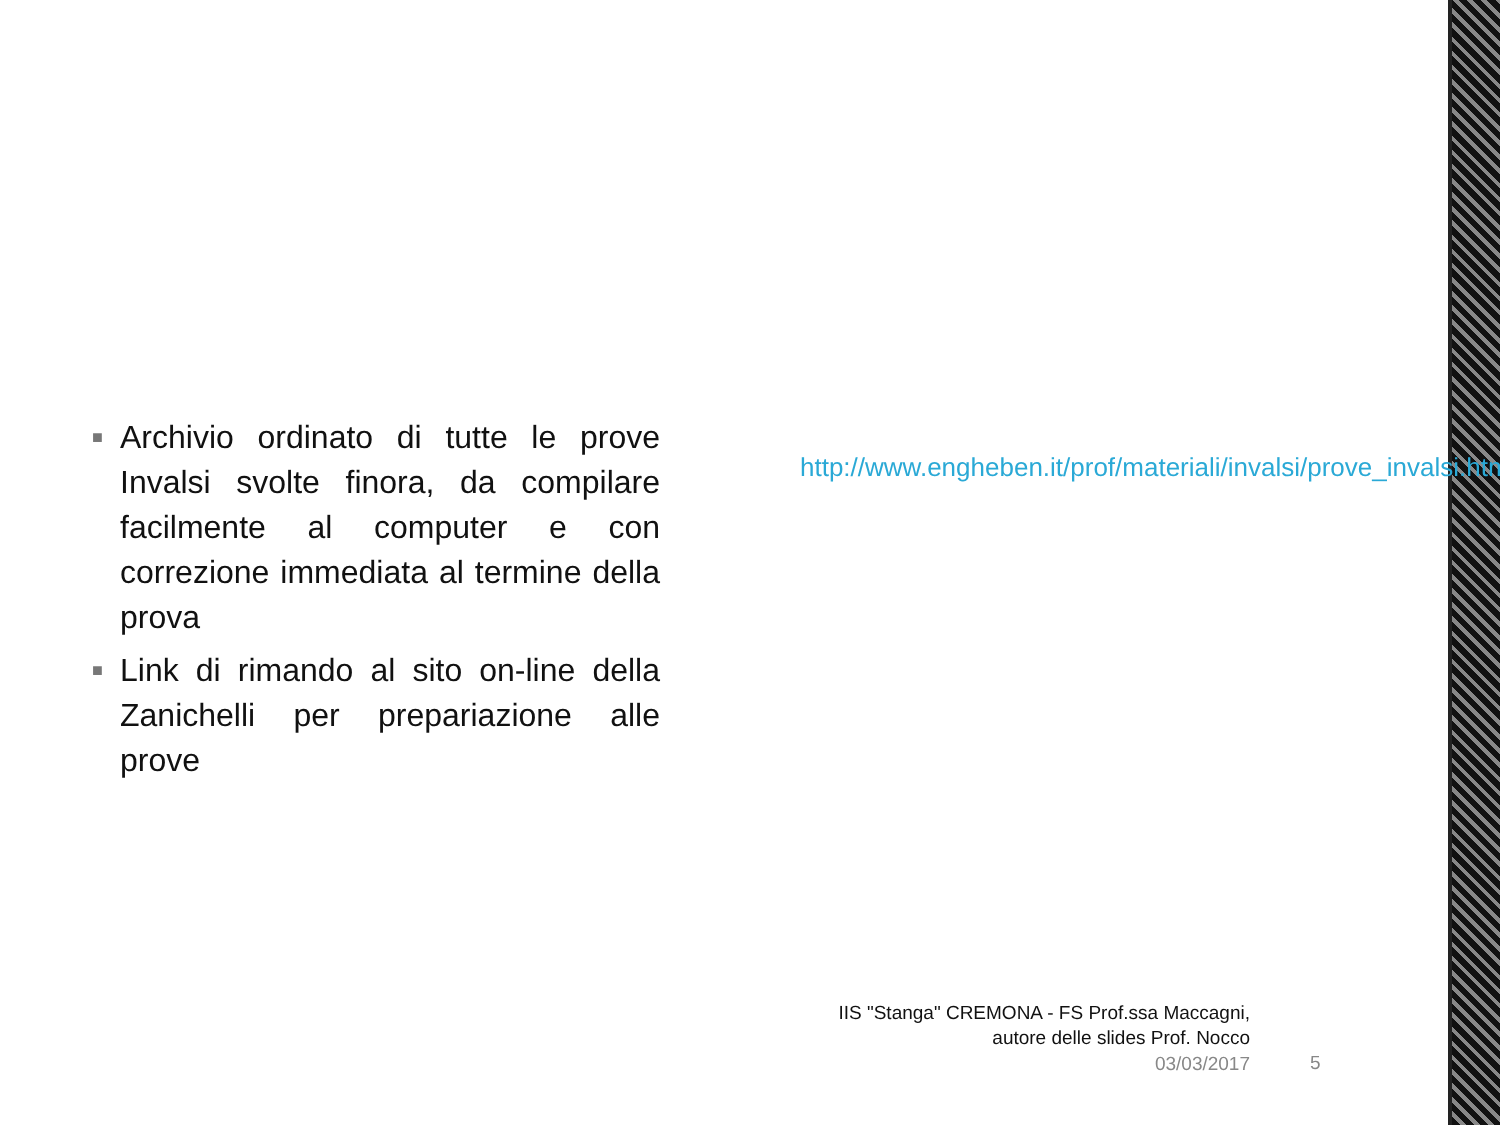■ Archivio ordinato di tutte le prove Invalsi svolte finora, da compilare facilmente al computer e con correzione immediata al termine della prova
■ Link di rimando al sito on-line della Zanichelli per prepariazione alle prove
http://www.engheben.it/prof/materiali/invalsi/prove_invalsi.htm
IIS "Stanga" CREMONA - FS Prof.ssa Maccagni,
autore delle slides Prof. Nocco
03/03/2017 5